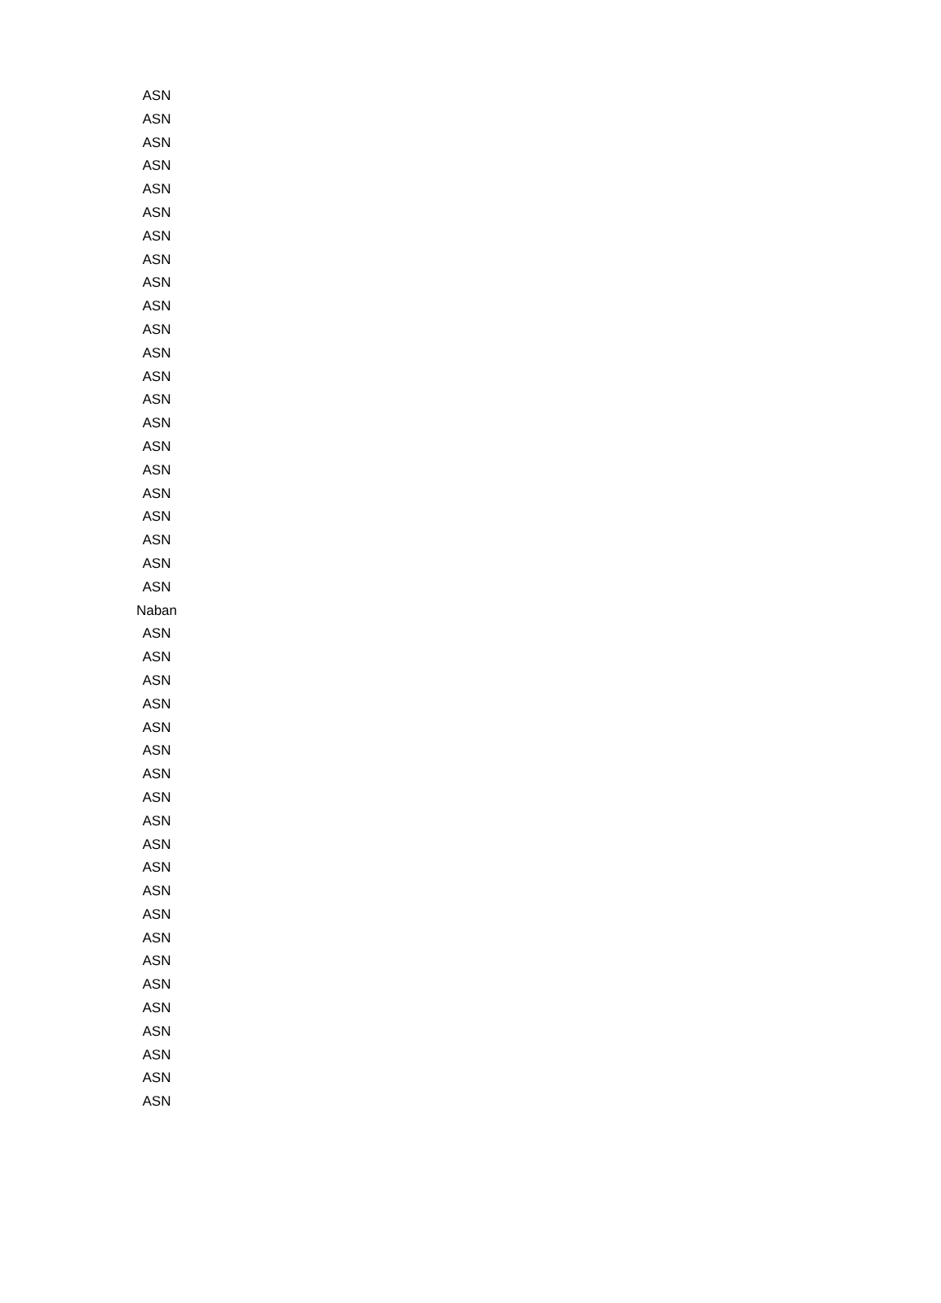| ASN |
| ASN |
| ASN |
| ASN |
| ASN |
| ASN |
| ASN |
| ASN |
| ASN |
| ASN |
| ASN |
| ASN |
| ASN |
| ASN |
| ASN |
| ASN |
| ASN |
| ASN |
| ASN |
| ASN |
| ASN |
| ASN |
| Naban |
| ASN |
| ASN |
| ASN |
| ASN |
| ASN |
| ASN |
| ASN |
| ASN |
| ASN |
| ASN |
| ASN |
| ASN |
| ASN |
| ASN |
| ASN |
| ASN |
| ASN |
| ASN |
| ASN |
| ASN |
| ASN |